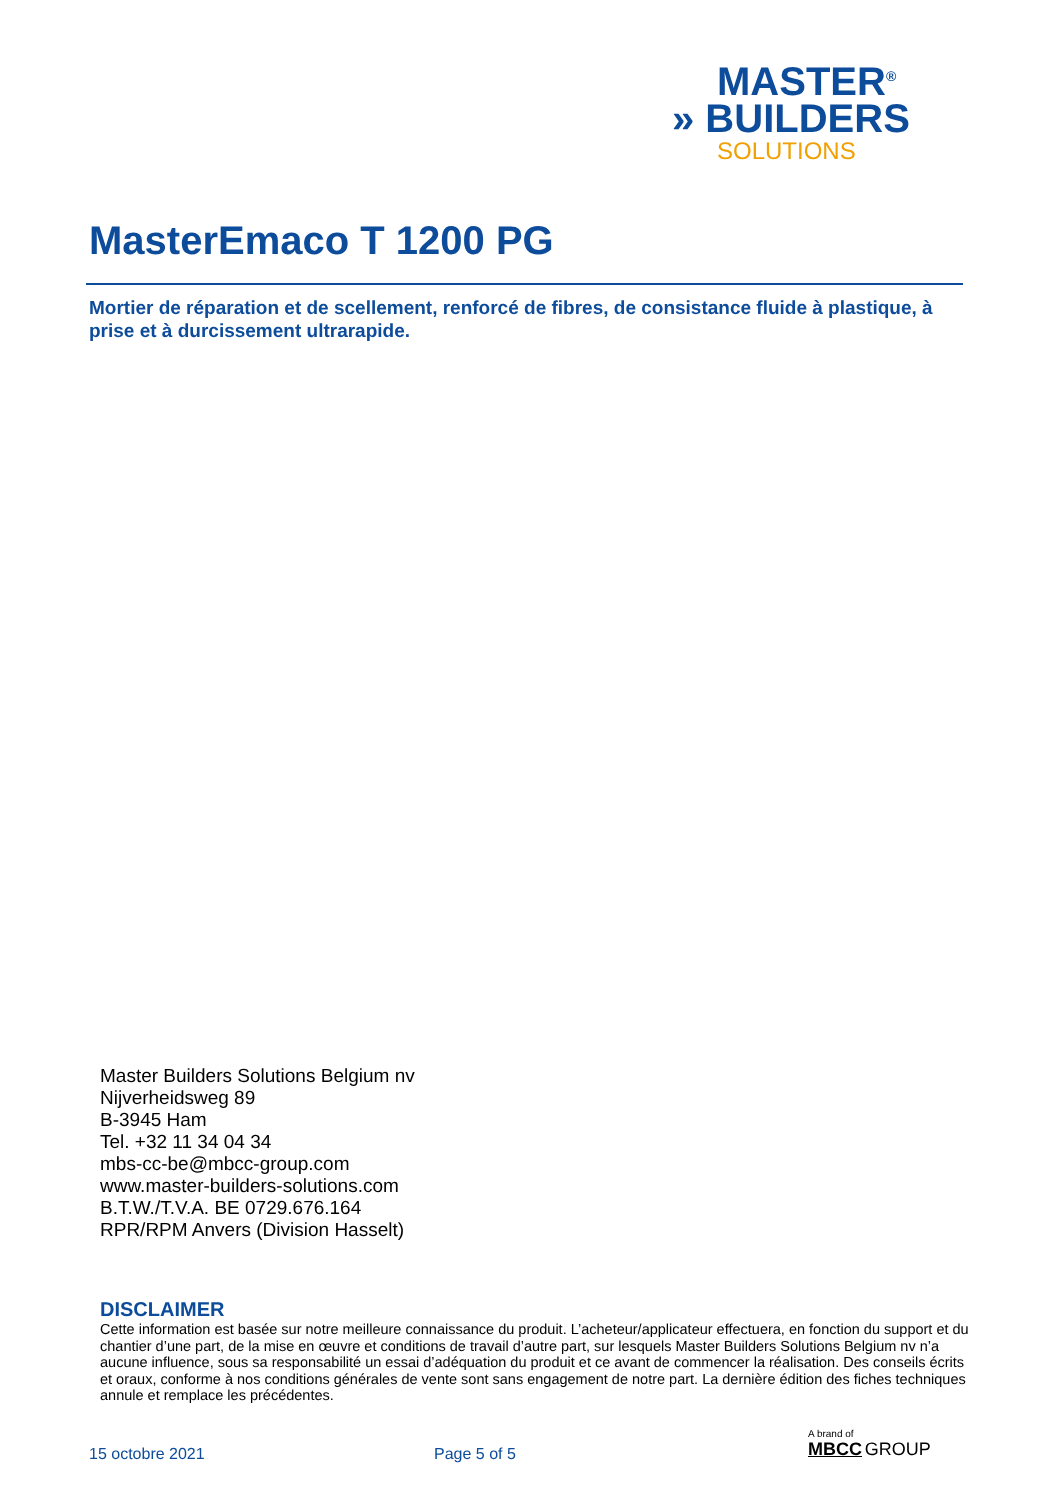MASTER<sup>®</sup>
» BUILDERS
SOLUTIONS
MasterEmaco T 1200 PG
Mortier de réparation et de scellement, renforcé de fibres, de consistance fluide à plastique, à prise et à durcissement ultrarapide.
Master Builders Solutions Belgium nv
Nijverheidsweg 89
B-3945 Ham
Tel. +32 11 34 04 34
mbs-cc-be@mbcc-group.com
www.master-builders-solutions.com
B.T.W./T.V.A. BE 0729.676.164
RPR/RPM Anvers (Division Hasselt)
DISCLAIMER
Cette information est basée sur notre meilleure connaissance du produit. L’acheteur/applicateur effectuera, en fonction du support et du chantier d’une part, de la mise en œuvre et conditions de travail d’autre part, sur lesquels Master Builders Solutions Belgium nv n’a aucune influence, sous sa responsabilité un essai d’adéquation du produit et ce avant de commencer la réalisation. Des conseils écrits et oraux, conforme à nos conditions générales de vente sont sans engagement de notre part. La dernière édition des fiches techniques annule et remplace les précédentes.
15 octobre 2021 Page 5 of 5
A brand of
MBCC GROUP